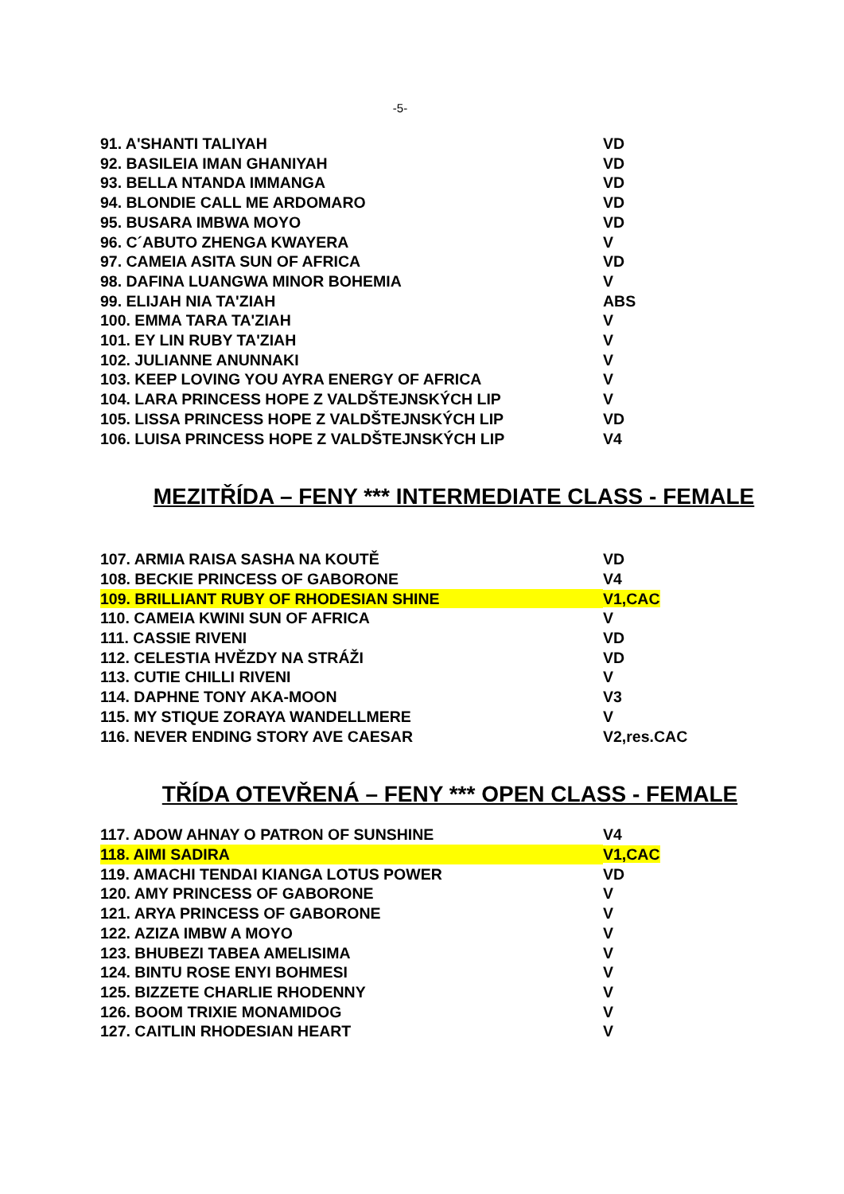-5-
| 91. A'SHANTI TALIYAH | VD |
| 92. BASILEIA IMAN GHANIYAH | VD |
| 93. BELLA NTANDA IMMANGA | VD |
| 94. BLONDIE CALL ME ARDOMARO | VD |
| 95. BUSARA IMBWA MOYO | VD |
| 96. C´ABUTO ZHENGA KWAYERA | V |
| 97. CAMEIA ASITA SUN OF AFRICA | VD |
| 98. DAFINA LUANGWA MINOR BOHEMIA | V |
| 99. ELIJAH NIA TA'ZIAH | ABS |
| 100. EMMA TARA TA'ZIAH | V |
| 101. EY LIN RUBY TA'ZIAH | V |
| 102. JULIANNE ANUNNAKI | V |
| 103. KEEP LOVING YOU AYRA ENERGY OF AFRICA | V |
| 104. LARA PRINCESS HOPE Z VALDŠTEJNSKÝCH LIP | V |
| 105. LISSA PRINCESS HOPE Z VALDŠTEJNSKÝCH LIP | VD |
| 106. LUISA PRINCESS HOPE Z VALDŠTEJNSKÝCH LIP | V4 |
MEZITŘÍDA – FENY *** INTERMEDIATE CLASS - FEMALE
| 107. ARMIA RAISA SASHA NA KOUTĚ | VD |
| 108. BECKIE PRINCESS OF GABORONE | V4 |
| 109. BRILLIANT RUBY OF RHODESIAN SHINE | V1,CAC |
| 110. CAMEIA KWINI SUN OF AFRICA | V |
| 111. CASSIE RIVENI | VD |
| 112. CELESTIA HVĚZDY NA STRÁŽI | VD |
| 113. CUTIE CHILLI RIVENI | V |
| 114. DAPHNE TONY AKA-MOON | V3 |
| 115. MY STIQUE ZORAYA WANDELLMERE | V |
| 116. NEVER ENDING STORY AVE CAESAR | V2,res.CAC |
TŘÍDA OTEVŘENÁ – FENY *** OPEN CLASS - FEMALE
| 117. ADOW AHNAY O PATRON OF SUNSHINE | V4 |
| 118. AIMI SADIRA | V1,CAC |
| 119. AMACHI TENDAI KIANGA LOTUS POWER | VD |
| 120. AMY PRINCESS OF GABORONE | V |
| 121. ARYA PRINCESS OF GABORONE | V |
| 122. AZIZA IMBW A MOYO | V |
| 123. BHUBEZI TABEA AMELISIMA | V |
| 124. BINTU ROSE ENYI BOHMESI | V |
| 125. BIZZETE CHARLIE RHODENNY | V |
| 126. BOOM TRIXIE MONAMIDOG | V |
| 127. CAITLIN RHODESIAN HEART | V |